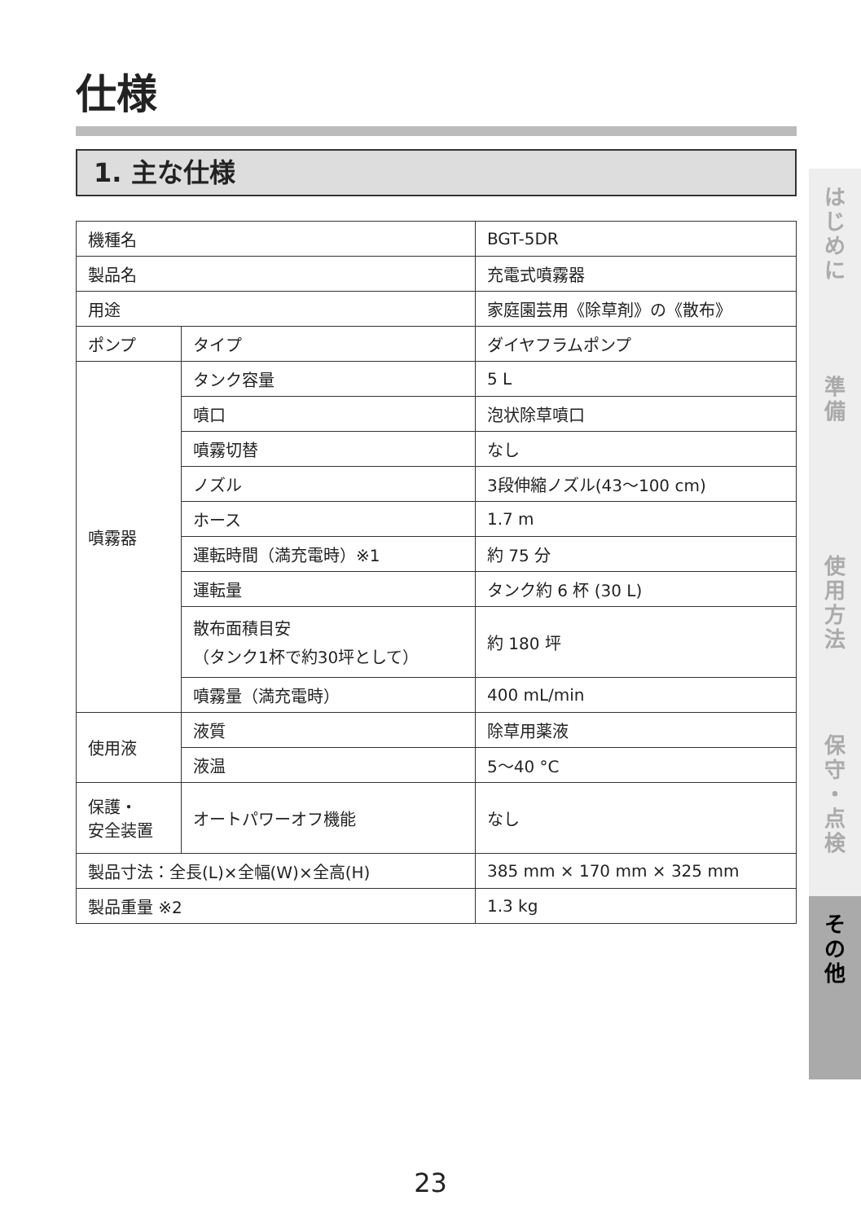仕様
1. 主な仕様
| 機種名 | | BGT-5DR |
| 製品名 | | 充電式噴霧器 |
| 用途 | | 家庭園芸用《除草剤》の《散布》 |
| ポンプ | タイプ | ダイヤフラムポンプ |
| 噴霧器 | タンク容量 | 5 L |
| | 噴口 | 泡状除草噴口 |
| | 噴霧切替 | なし |
| | ノズル | 3段伸縮ノズル(43〜100 cm) |
| | ホース | 1.7 m |
| | 運転時間（満充電時）※1 | 約 75 分 |
| | 運転量 | タンク約 6 杯 (30 L) |
| | 散布面積目安 （タンク1杯で約30坪として） | 約 180 坪 |
| | 噴霧量（満充電時） | 400 mL/min |
| 使用液 | 液質 | 除草用薬液 |
| | 液温 | 5〜40 °C |
| 保護・ 安全装置 | オートパワーオフ機能 | なし |
| 製品寸法：全長(L)×全幅(W)×全高(H) | | 385 mm × 170 mm × 325 mm |
| 製品重量 ※2 | | 1.3 kg |
は
じ
め
に
準
備
使
用
方
法
保
守
・
点
検
そ
の
他
23